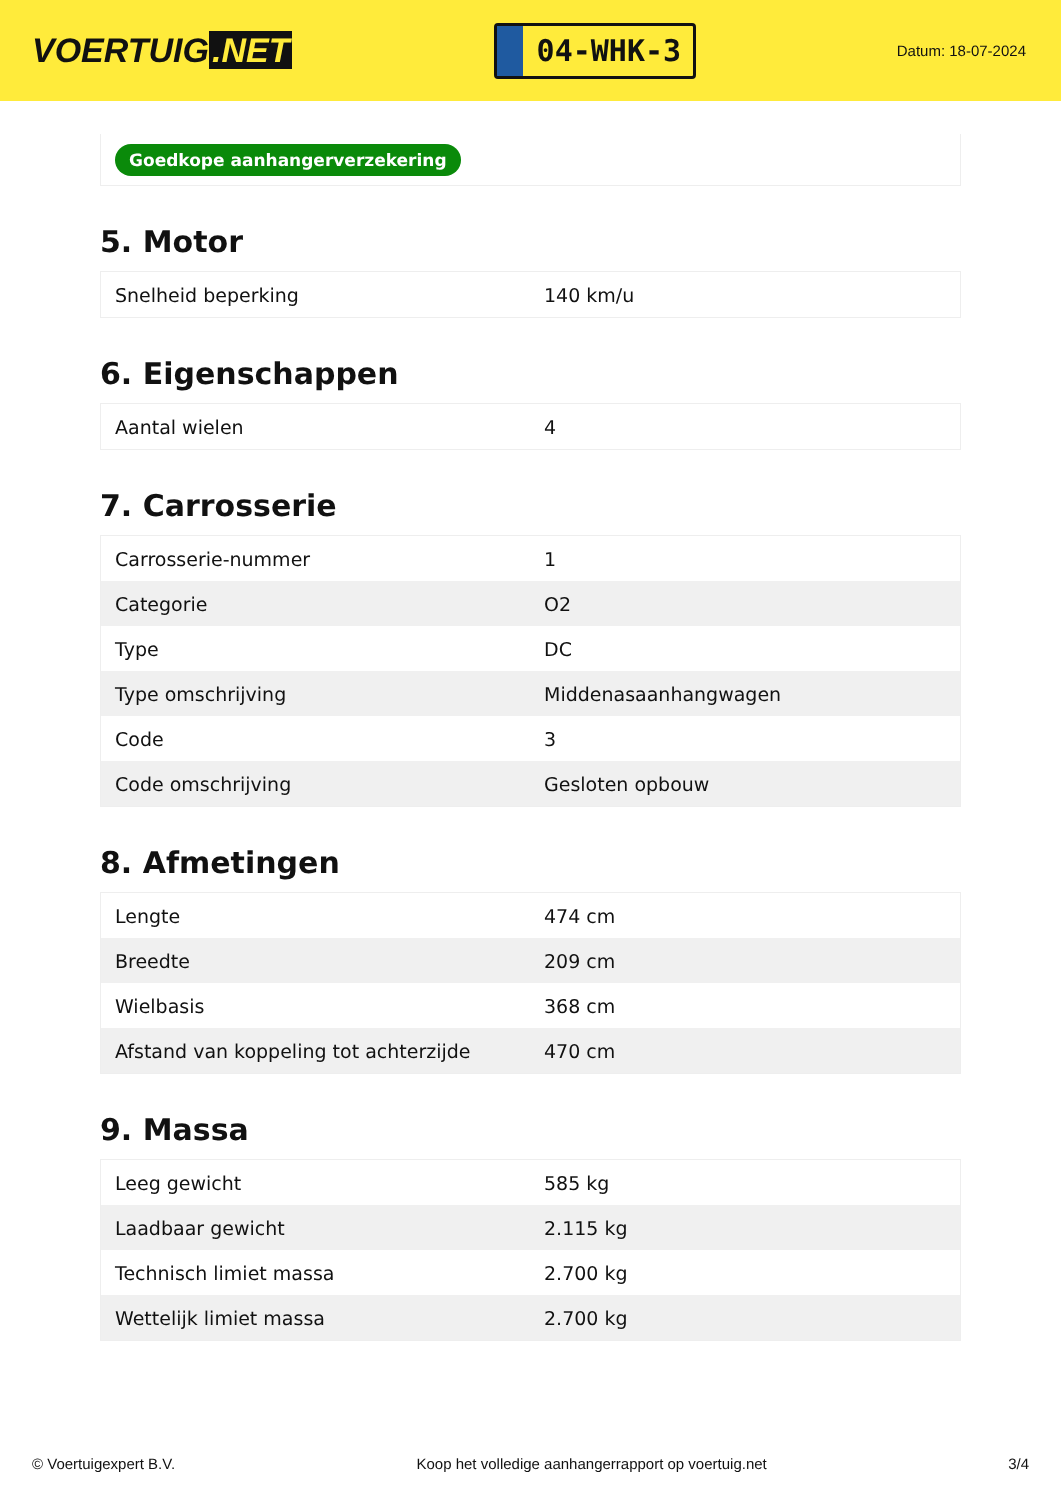VOERTUIG.NET
04-WHK-3
Datum: 18-07-2024
Goedkope aanhangerverzekering
5. Motor
| Snelheid beperking | 140 km/u |
6. Eigenschappen
| Aantal wielen | 4 |
7. Carrosserie
| Carrosserie-nummer | 1 |
| Categorie | O2 |
| Type | DC |
| Type omschrijving | Middenasaanhangwagen |
| Code | 3 |
| Code omschrijving | Gesloten opbouw |
8. Afmetingen
| Lengte | 474 cm |
| Breedte | 209 cm |
| Wielbasis | 368 cm |
| Afstand van koppeling tot achterzijde | 470 cm |
9. Massa
| Leeg gewicht | 585 kg |
| Laadbaar gewicht | 2.115 kg |
| Technisch limiet massa | 2.700 kg |
| Wettelijk limiet massa | 2.700 kg |
© Voertuigexpert B.V. Koop het volledige aanhangerrapport op voertuig.net 3/4